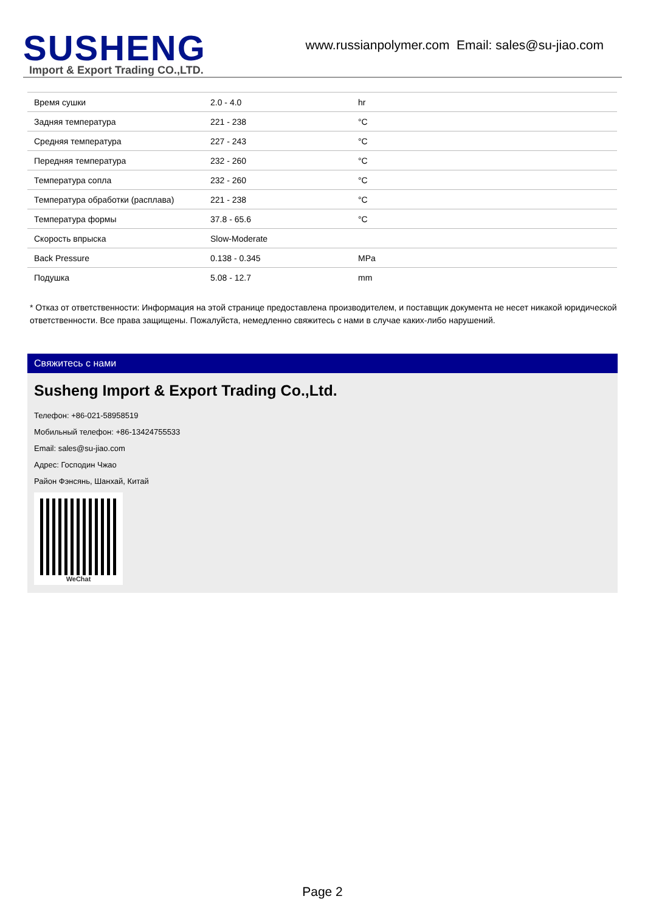SUSHENG
Import & Export Trading CO.,LTD.
www.russianpolymer.com Email: sales@su-jiao.com
| Время сушки | 2.0 - 4.0 | hr |
| Задняя температура | 221 - 238 | °C |
| Средняя температура | 227 - 243 | °C |
| Передняя температура | 232 - 260 | °C |
| Температура сопла | 232 - 260 | °C |
| Температура обработки (расплава) | 221 - 238 | °C |
| Температура формы | 37.8 - 65.6 | °C |
| Скорость впрыска | Slow-Moderate | |
| Back Pressure | 0.138 - 0.345 | MPa |
| Подушка | 5.08 - 12.7 | mm |
* Отказ от ответственности: Информация на этой странице предоставлена производителем, и поставщик документа не несет никакой юридической ответственности. Все права защищены. Пожалуйста, немедленно свяжитесь с нами в случае каких-либо нарушений.
Свяжитесь с нами
Susheng Import & Export Trading Co.,Ltd.
Телефон: +86-021-58958519
Мобильный телефон: +86-13424755533
Email: sales@su-jiao.com
Адрес: Господин Чжао
Район Фэнсянь, Шанхай, Китай
WeChat
Page 2